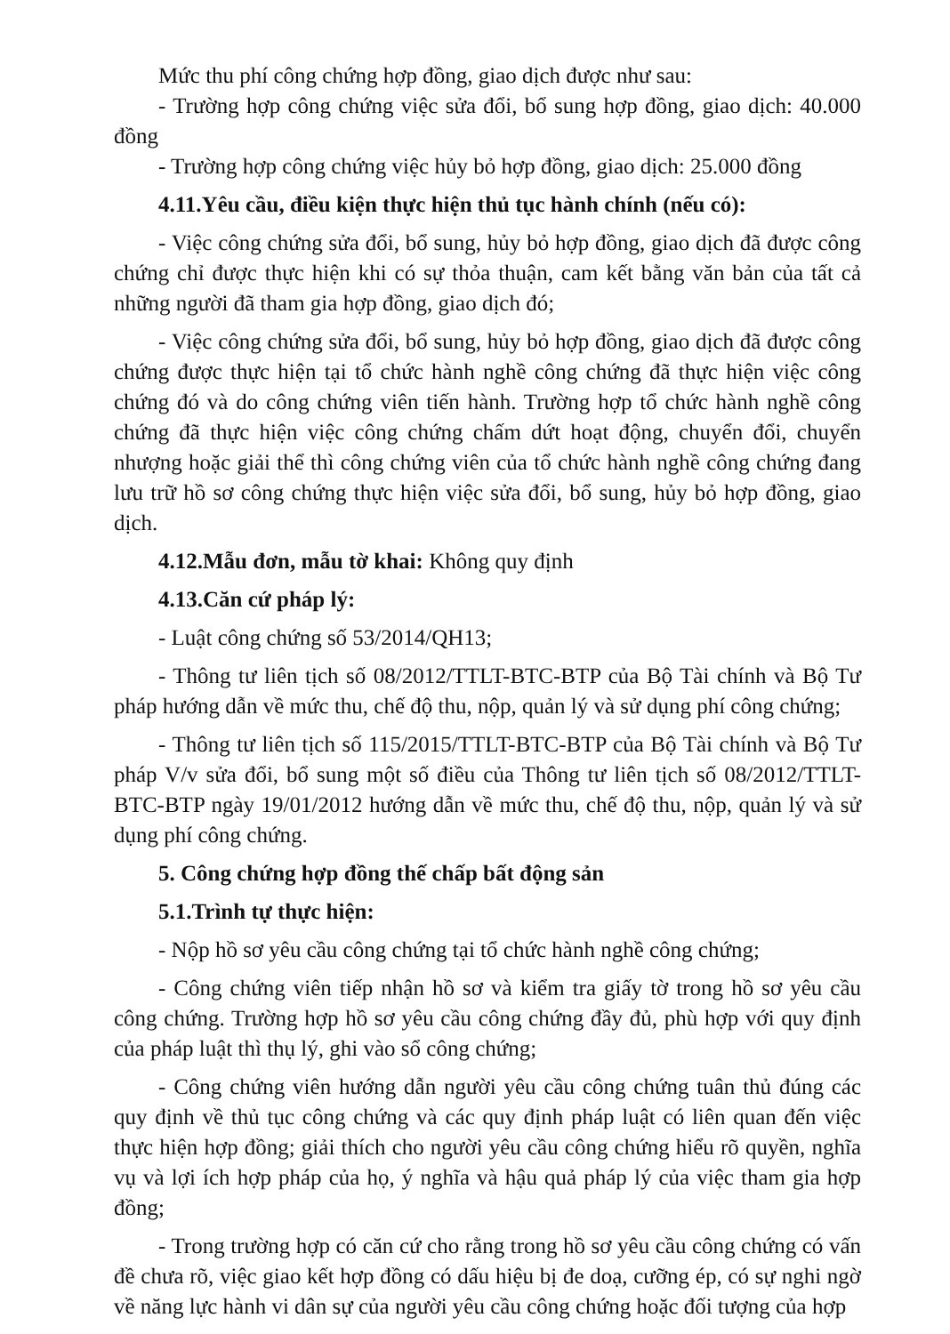Mức thu phí công chứng hợp đồng, giao dịch được như sau:
- Trường hợp công chứng việc sửa đổi, bổ sung hợp đồng, giao dịch: 40.000 đồng
- Trường hợp công chứng việc hủy bỏ hợp đồng, giao dịch: 25.000 đồng
4.11.Yêu cầu, điều kiện thực hiện thủ tục hành chính (nếu có):
- Việc công chứng sửa đổi, bổ sung, hủy bỏ hợp đồng, giao dịch đã được công chứng chỉ được thực hiện khi có sự thỏa thuận, cam kết bằng văn bản của tất cả những người đã tham gia hợp đồng, giao dịch đó;
- Việc công chứng sửa đổi, bổ sung, hủy bỏ hợp đồng, giao dịch đã được công chứng được thực hiện tại tổ chức hành nghề công chứng đã thực hiện việc công chứng đó và do công chứng viên tiến hành. Trường hợp tổ chức hành nghề công chứng đã thực hiện việc công chứng chấm dứt hoạt động, chuyển đổi, chuyển nhượng hoặc giải thể thì công chứng viên của tổ chức hành nghề công chứng đang lưu trữ hồ sơ công chứng thực hiện việc sửa đổi, bổ sung, hủy bỏ hợp đồng, giao dịch.
4.12.Mẫu đơn, mẫu tờ khai: Không quy định
4.13.Căn cứ pháp lý:
- Luật công chứng số 53/2014/QH13;
- Thông tư liên tịch số 08/2012/TTLT-BTC-BTP của Bộ Tài chính và Bộ Tư pháp hướng dẫn về mức thu, chế độ thu, nộp, quản lý và sử dụng phí công chứng;
- Thông tư liên tịch số 115/2015/TTLT-BTC-BTP của Bộ Tài chính và Bộ Tư pháp V/v sửa đổi, bổ sung một số điều của Thông tư liên tịch số 08/2012/TTLT-BTC-BTP ngày 19/01/2012 hướng dẫn về mức thu, chế độ thu, nộp, quản lý và sử dụng phí công chứng.
5. Công chứng hợp đồng thế chấp bất động sản
5.1.Trình tự thực hiện:
- Nộp hồ sơ yêu cầu công chứng tại tổ chức hành nghề công chứng;
- Công chứng viên tiếp nhận hồ sơ và kiểm tra giấy tờ trong hồ sơ yêu cầu công chứng. Trường hợp hồ sơ yêu cầu công chứng đầy đủ, phù hợp với quy định của pháp luật thì thụ lý, ghi vào sổ công chứng;
- Công chứng viên hướng dẫn người yêu cầu công chứng tuân thủ đúng các quy định về thủ tục công chứng và các quy định pháp luật có liên quan đến việc thực hiện hợp đồng; giải thích cho người yêu cầu công chứng hiểu rõ quyền, nghĩa vụ và lợi ích hợp pháp của họ, ý nghĩa và hậu quả pháp lý của việc tham gia hợp đồng;
- Trong trường hợp có căn cứ cho rằng trong hồ sơ yêu cầu công chứng có vấn đề chưa rõ, việc giao kết hợp đồng có dấu hiệu bị đe doạ, cưỡng ép, có sự nghi ngờ về năng lực hành vi dân sự của người yêu cầu công chứng hoặc đối tượng của hợp